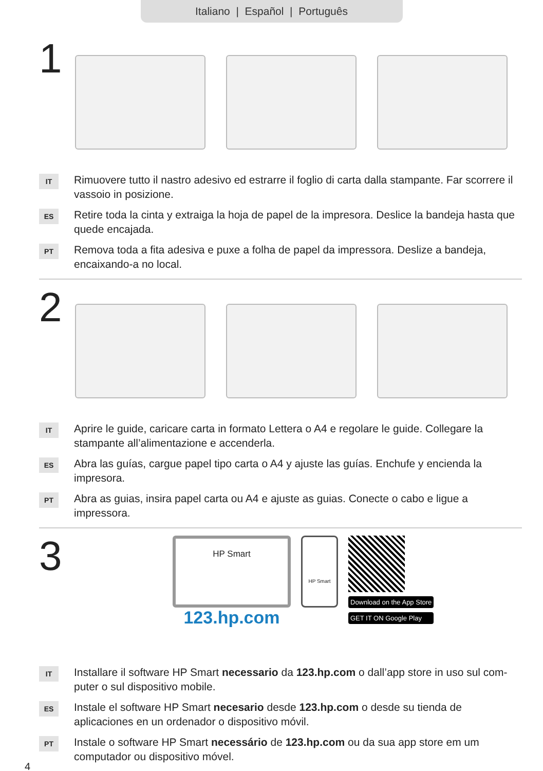Italiano | Español | Português
1
IT
Rimuovere tutto il nastro adesivo ed estrarre il foglio di carta dalla stampante. Far scorrere il vassoio in posizione.
ES
Retire toda la cinta y extraiga la hoja de papel de la impresora. Deslice la bandeja hasta que quede encajada.
PT
Remova toda a fita adesiva e puxe a folha de papel da impressora. Deslize a bandeja, encaixando-a no local.
2
IT
Aprire le guide, caricare carta in formato Lettera o A4 e regolare le guide. Collegare la stampante all’alimentazione e accenderla.
ES
Abra las guías, cargue papel tipo carta o A4 y ajuste las guías. Enchufe y encienda la impresora.
PT
Abra as guias, insira papel carta ou A4 e ajuste as guias. Conecte o cabo e ligue a impressora.
3
HP Smart
123.hp.com
HP Smart
Download on the App Store
GET IT ON Google Play
IT
Installare il software HP Smart necessario da 123.hp.com o dall’app store in uso sul com- puter o sul dispositivo mobile.
ES
Instale el software HP Smart necesario desde 123.hp.com o desde su tienda de aplicaciones en un ordenador o dispositivo móvil.
PT
Instale o software HP Smart necessário de 123.hp.com ou da sua app store em um computador ou dispositivo móvel.
4